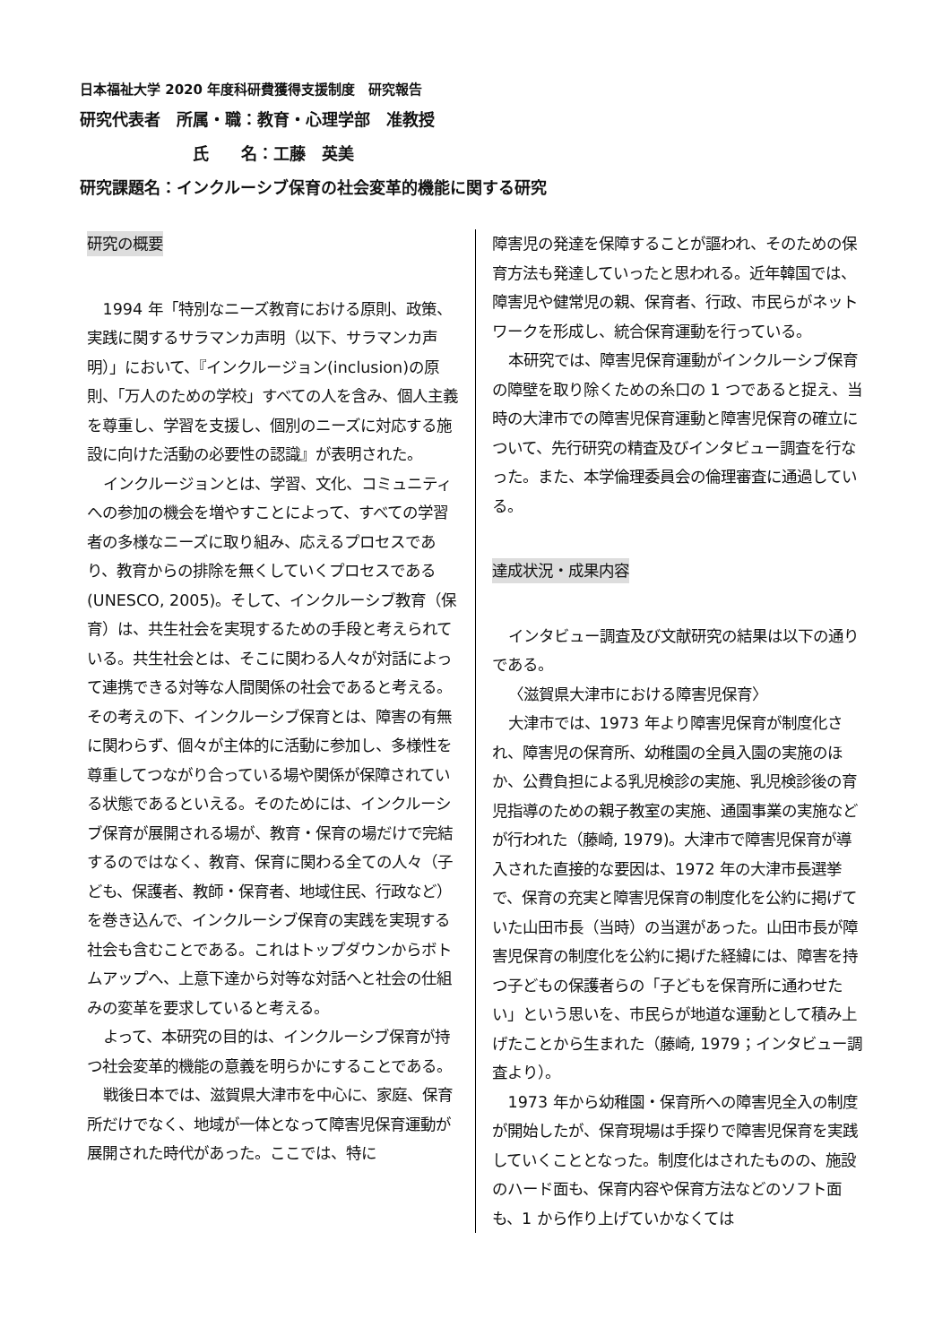日本福祉大学 2020 年度科研費獲得支援制度　研究報告
研究代表者　所属・職：教育・心理学部　准教授
氏　　名：工藤　英美
研究課題名：インクルーシブ保育の社会変革的機能に関する研究
研究の概要
1994 年「特別なニーズ教育における原則、政策、実践に関するサラマンカ声明（以下、サラマンカ声明）」において、『インクルージョン(inclusion)の原則、「万人のための学校」すべての人を含み、個人主義を尊重し、学習を支援し、個別のニーズに対応する施設に向けた活動の必要性の認識』が表明された。
インクルージョンとは、学習、文化、コミュニティへの参加の機会を増やすことによって、すべての学習者の多様なニーズに取り組み、応えるプロセスであり、教育からの排除を無くしていくプロセスである(UNESCO, 2005)。そして、インクルーシブ教育（保育）は、共生社会を実現するための手段と考えられている。共生社会とは、そこに関わる人々が対話によって連携できる対等な人間関係の社会であると考える。その考えの下、インクルーシブ保育とは、障害の有無に関わらず、個々が主体的に活動に参加し、多様性を尊重してつながり合っている場や関係が保障されている状態であるといえる。そのためには、インクルーシブ保育が展開される場が、教育・保育の場だけで完結するのではなく、教育、保育に関わる全ての人々（子ども、保護者、教師・保育者、地域住民、行政など）を巻き込んで、インクルーシブ保育の実践を実現する社会も含むことである。これはトップダウンからボトムアップへ、上意下達から対等な対話へと社会の仕組みの変革を要求していると考える。
よって、本研究の目的は、インクルーシブ保育が持つ社会変革的機能の意義を明らかにすることである。
戦後日本では、滋賀県大津市を中心に、家庭、保育所だけでなく、地域が一体となって障害児保育運動が展開された時代があった。ここでは、特に
障害児の発達を保障することが謳われ、そのための保育方法も発達していったと思われる。近年韓国では、障害児や健常児の親、保育者、行政、市民らがネットワークを形成し、統合保育運動を行っている。
本研究では、障害児保育運動がインクルーシブ保育の障壁を取り除くための糸口の 1 つであると捉え、当時の大津市での障害児保育運動と障害児保育の確立について、先行研究の精査及びインタビュー調査を行なった。また、本学倫理委員会の倫理審査に通過している。
達成状況・成果内容
インタビュー調査及び文献研究の結果は以下の通りである。
〈滋賀県大津市における障害児保育〉
大津市では、1973 年より障害児保育が制度化され、障害児の保育所、幼稚園の全員入園の実施のほか、公費負担による乳児検診の実施、乳児検診後の育児指導のための親子教室の実施、通園事業の実施などが行われた（藤崎, 1979)。大津市で障害児保育が導入された直接的な要因は、1972 年の大津市長選挙で、保育の充実と障害児保育の制度化を公約に掲げていた山田市長（当時）の当選があった。山田市長が障害児保育の制度化を公約に掲げた経緯には、障害を持つ子どもの保護者らの「子どもを保育所に通わせたい」という思いを、市民らが地道な運動として積み上げたことから生まれた（藤崎, 1979；インタビュー調査より）。
1973 年から幼稚園・保育所への障害児全入の制度が開始したが、保育現場は手探りで障害児保育を実践していくこととなった。制度化はされたものの、施設のハード面も、保育内容や保育方法などのソフト面も、1 から作り上げていかなくては